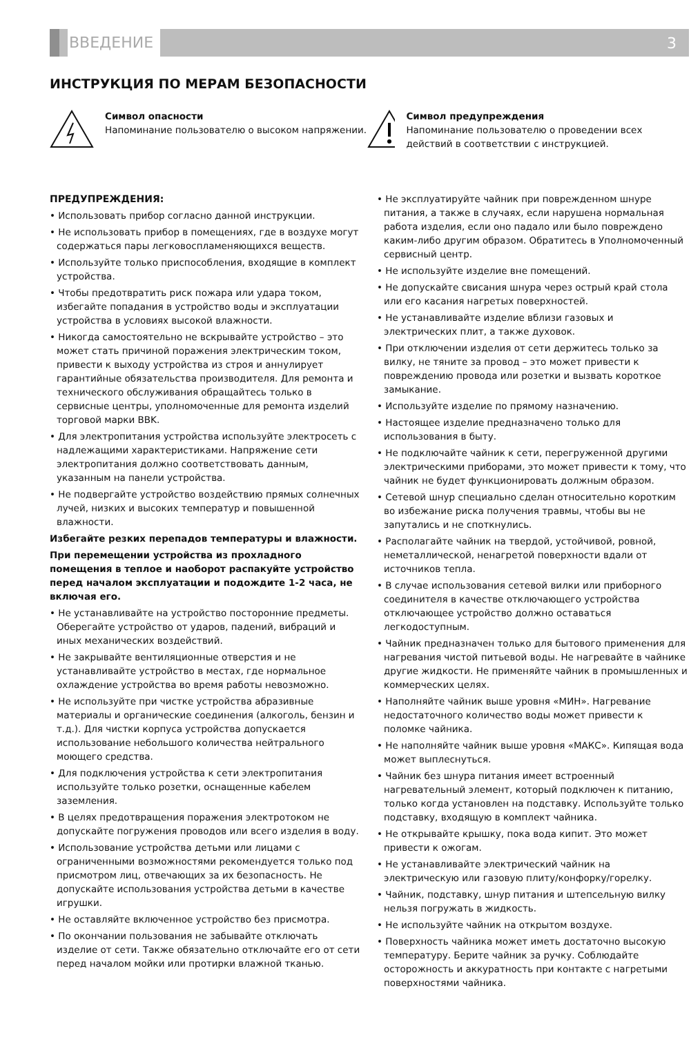ВВЕДЕНИЕ
3
ИНСТРУКЦИЯ ПО МЕРАМ БЕЗОПАСНОСТИ
Символ опасности
Напоминание пользователю о высоком напряжении.
Символ предупреждения
Напоминание пользователю о проведении всех действий в соответствии с инструкцией.
ПРЕДУПРЕЖДЕНИЯ:
• Использовать прибор согласно данной инструкции.
• Не использовать прибор в помещениях, где в воздухе могут содержаться пары легковоспламеняющихся веществ.
• Используйте только приспособления, входящие в комплект устройства.
• Чтобы предотвратить риск пожара или удара током, избегайте попадания в устройство воды и эксплуатации устройства в условиях высокой влажности.
• Никогда самостоятельно не вскрывайте устройство – это может стать причиной поражения электрическим током, привести к выходу устройства из строя и аннулирует гарантийные обязательства производителя. Для ремонта и технического обслуживания обращайтесь только в сервисные центры, уполномоченные для ремонта изделий торговой марки BBK.
• Для электропитания устройства используйте электросеть с надлежащими характеристиками. Напряжение сети электропитания должно соответствовать данным, указанным на панели устройства.
• Не подвергайте устройство воздействию прямых солнечных лучей, низких и высоких температур и повышенной влажности.
Избегайте резких перепадов температуры и влажности.
При перемещении устройства из прохладного помещения в теплое и наоборот распакуйте устройство перед началом эксплуатации и подождите 1-2 часа, не включая его.
• Не устанавливайте на устройство посторонние предметы. Оберегайте устройство от ударов, падений, вибраций и иных механических воздействий.
• Не закрывайте вентиляционные отверстия и не устанавливайте устройство в местах, где нормальное охлаждение устройства во время работы невозможно.
• Не используйте при чистке устройства абразивные материалы и органические соединения (алкоголь, бензин и т.д.). Для чистки корпуса устройства допускается использование небольшого количества нейтрального моющего средства.
• Для подключения устройства к сети электропитания используйте только розетки, оснащенные кабелем заземления.
• В целях предотвращения поражения электротоком не допускайте погружения проводов или всего изделия в воду.
• Использование устройства детьми или лицами с ограниченными возможностями рекомендуется только под присмотром лиц, отвечающих за их безопасность. Не допускайте использования устройства детьми в качестве игрушки.
• Не оставляйте включенное устройство без присмотра.
• По окончании пользования не забывайте отключать изделие от сети. Также обязательно отключайте его от сети перед началом мойки или протирки влажной тканью.
• Не эксплуатируйте чайник при поврежденном шнуре питания, а также в случаях, если нарушена нормальная работа изделия, если оно падало или было повреждено каким-либо другим образом. Обратитесь в Уполномоченный сервисный центр.
• Не используйте изделие вне помещений.
• Не допускайте свисания шнура через острый край стола или его касания нагретых поверхностей.
• Не устанавливайте изделие вблизи газовых и электрических плит, а также духовок.
• При отключении изделия от сети держитесь только за вилку, не тяните за провод – это может привести к повреждению провода или розетки и вызвать короткое замыкание.
• Используйте изделие по прямому назначению.
• Настоящее изделие предназначено только для использования в быту.
• Не подключайте чайник к сети, перегруженной другими электрическими приборами, это может привести к тому, что чайник не будет функционировать должным образом.
• Сетевой шнур специально сделан относительно коротким во избежание риска получения травмы, чтобы вы не запутались и не споткнулись.
• Располагайте чайник на твердой, устойчивой, ровной, неметаллической, ненагретой поверхности вдали от источников тепла.
• В случае использования сетевой вилки или приборного соединителя в качестве отключающего устройства отключающее устройство должно оставаться легкодоступным.
• Чайник предназначен только для бытового применения для нагревания чистой питьевой воды. Не нагревайте в чайнике другие жидкости. Не применяйте чайник в промышленных и коммерческих целях.
• Наполняйте чайник выше уровня «МИН». Нагревание недостаточного количество воды может привести к поломке чайника.
• Не наполняйте чайник выше уровня «МАКС». Кипящая вода может выплеснуться.
• Чайник без шнура питания имеет встроенный нагревательный элемент, который подключен к питанию, только когда установлен на подставку. Используйте только подставку, входящую в комплект чайника.
• Не открывайте крышку, пока вода кипит. Это может привести к ожогам.
• Не устанавливайте электрический чайник на электрическую или газовую плиту/конфорку/горелку.
• Чайник, подставку, шнур питания и штепсельную вилку нельзя погружать в жидкость.
• Не используйте чайник на открытом воздухе.
• Поверхность чайника может иметь достаточно высокую температуру. Берите чайник за ручку. Соблюдайте осторожность и аккуратность при контакте с нагретыми поверхностями чайника.